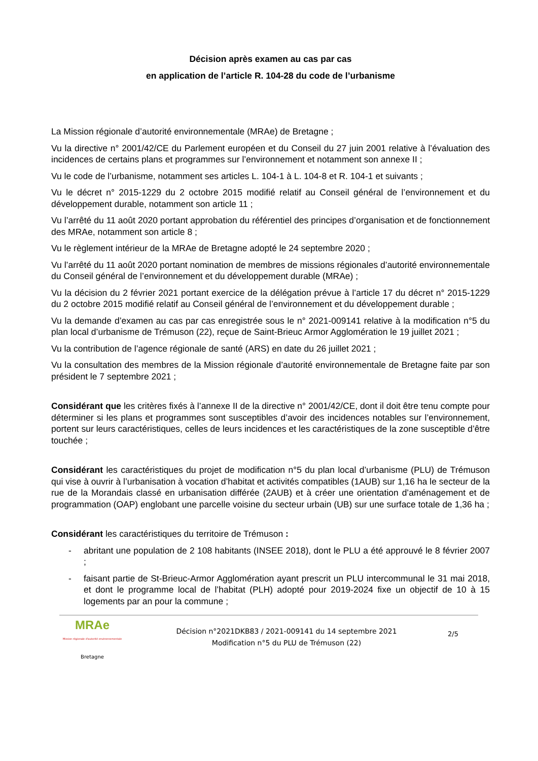Décision après examen au cas par cas
en application de l’article R. 104-28 du code de l’urbanisme
La Mission régionale d’autorité environnementale (MRAe) de Bretagne ;
Vu la directive n° 2001/42/CE du Parlement européen et du Conseil du 27 juin 2001 relative à l’évaluation des incidences de certains plans et programmes sur l’environnement et notamment son annexe II ;
Vu le code de l’urbanisme, notamment ses articles L. 104-1 à L. 104-8 et R. 104-1 et suivants ;
Vu le décret n° 2015-1229 du 2 octobre 2015 modifié relatif au Conseil général de l’environnement et du développement durable, notamment son article 11 ;
Vu l’arrêté du 11 août 2020 portant approbation du référentiel des principes d’organisation et de fonctionnement des MRAe, notamment son article 8 ;
Vu le règlement intérieur de la MRAe de Bretagne adopté le 24 septembre 2020 ;
Vu l’arrêté du 11 août 2020 portant nomination de membres de missions régionales d’autorité environnementale du Conseil général de l’environnement et du développement durable (MRAe) ;
Vu la décision du 2 février 2021 portant exercice de la délégation prévue à l’article 17 du décret n° 2015-1229 du 2 octobre 2015 modifié relatif au Conseil général de l’environnement et du développement durable ;
Vu la demande d’examen au cas par cas enregistrée sous le n° 2021-009141 relative à la modification n°5 du plan local d’urbanisme de Trémuson (22), reçue de Saint-Brieuc Armor Agglomération le 19 juillet 2021 ;
Vu la contribution de l’agence régionale de santé (ARS) en date du 26 juillet 2021 ;
Vu la consultation des membres de la Mission régionale d’autorité environnementale de Bretagne faite par son président le 7 septembre 2021 ;
Considérant que les critères fixés à l’annexe II de la directive n° 2001/42/CE, dont il doit être tenu compte pour déterminer si les plans et programmes sont susceptibles d’avoir des incidences notables sur l’environnement, portent sur leurs caractéristiques, celles de leurs incidences et les caractéristiques de la zone susceptible d’être touchée ;
Considérant les caractéristiques du projet de modification n°5 du plan local d’urbanisme (PLU) de Trémuson qui vise à ouvrir à l’urbanisation à vocation d’habitat et activités compatibles (1AUB) sur 1,16 ha le secteur de la rue de la Morandais classé en urbanisation différée (2AUB) et à créer une orientation d’aménagement et de programmation (OAP) englobant une parcelle voisine du secteur urbain (UB) sur une surface totale de 1,36 ha ;
Considérant les caractéristiques du territoire de Trémuson :
- abritant une population de 2 108 habitants (INSEE 2018), dont le PLU a été approuvé le 8 février 2007 ;
- faisant partie de St-Brieuc-Armor Agglomération ayant prescrit un PLU intercommunal le 31 mai 2018, et dont le programme local de l’habitat (PLH) adopté pour 2019-2024 fixe un objectif de 10 à 15 logements par an pour la commune ;
MRAe
Mission régionale d'autorité environnementale
Bretagne
Décision n°2021DKB83 / 2021-009141 du 14 septembre 2021
Modification n°5 du PLU de Trémuson (22)
2/5